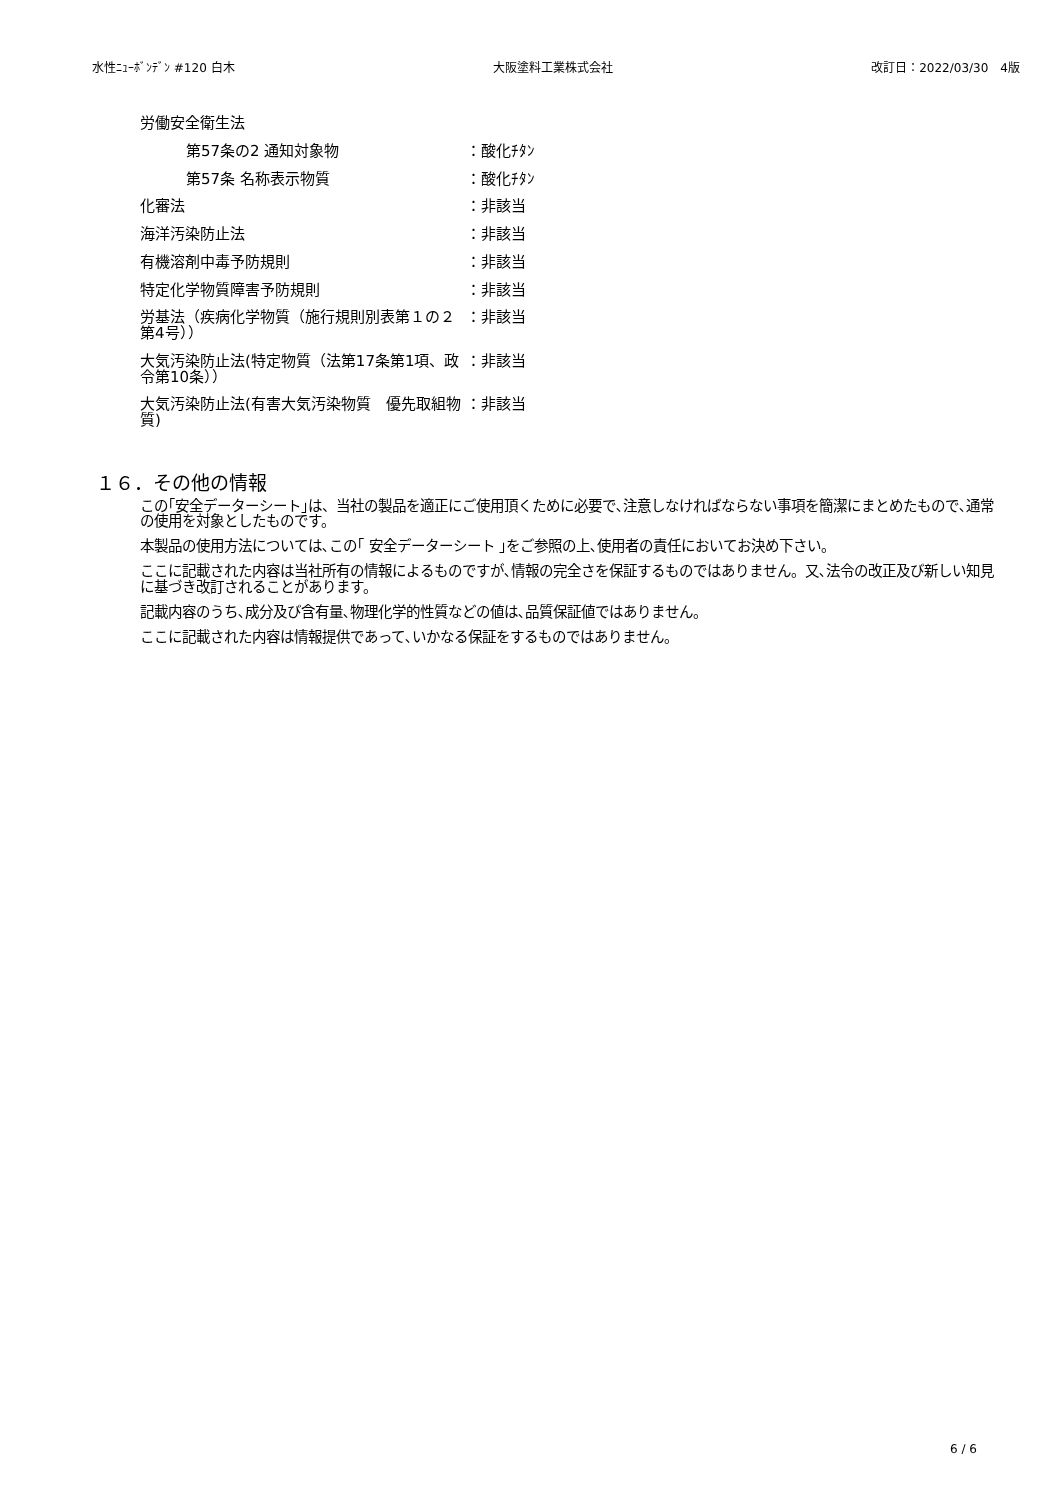水性ﾆｭｰﾎﾞﾝﾃﾞﾝ #120 白木 大阪塗料工業株式会社 改訂日：2022/03/30　4版
| 労働安全衛生法 | |
| 第57条の2 通知対象物 | ：酸化ﾁﾀﾝ |
| 第57条 名称表示物質 | ：酸化ﾁﾀﾝ |
| 化審法 | ：非該当 |
| 海洋汚染防止法 | ：非該当 |
| 有機溶剤中毒予防規則 | ：非該当 |
| 特定化学物質障害予防規則 | ：非該当 |
| 労基法（疾病化学物質（施行規則別表第１の２第4号）） | ：非該当 |
| 大気汚染防止法(特定物質（法第17条第1項、政令第10条）） | ：非該当 |
| 大気汚染防止法(有害大気汚染物質 優先取組物質) | ：非該当 |
１６．その他の情報
この｢安全データーシート｣は、当社の製品を適正にご使用頂くために必要で､注意しなければならない事項を簡潔にまとめたもので､通常の使用を対象としたものです。
本製品の使用方法については､この｢ 安全データーシート ｣をご参照の上､使用者の責任においてお決め下さい。
ここに記載された内容は当社所有の情報によるものですが､情報の完全さを保証するものではありません。又､法令の改正及び新しい知見に基づき改訂されることがあります。
記載内容のうち､成分及び含有量､物理化学的性質などの値は､品質保証値ではありません。
ここに記載された内容は情報提供であって､いかなる保証をするものではありません。
6 / 6